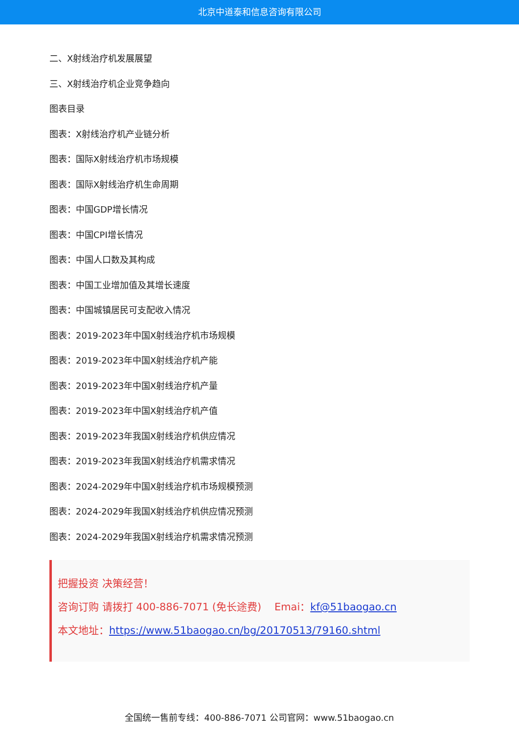北京中道泰和信息咨询有限公司
二、X射线治疗机发展展望
三、X射线治疗机企业竞争趋向
图表目录
图表：X射线治疗机产业链分析
图表：国际X射线治疗机市场规模
图表：国际X射线治疗机生命周期
图表：中国GDP增长情况
图表：中国CPI增长情况
图表：中国人口数及其构成
图表：中国工业增加值及其增长速度
图表：中国城镇居民可支配收入情况
图表：2019-2023年中国X射线治疗机市场规模
图表：2019-2023年中国X射线治疗机产能
图表：2019-2023年中国X射线治疗机产量
图表：2019-2023年中国X射线治疗机产值
图表：2019-2023年我国X射线治疗机供应情况
图表：2019-2023年我国X射线治疗机需求情况
图表：2024-2029年中国X射线治疗机市场规模预测
图表：2024-2029年我国X射线治疗机供应情况预测
图表：2024-2029年我国X射线治疗机需求情况预测
把握投资 决策经营！
咨询订购 请拨打 400-886-7071 (免长途费) Emai：kf@51baogao.cn
本文地址：https://www.51baogao.cn/bg/20170513/79160.shtml
全国统一售前专线：400-886-7071 公司官网：www.51baogao.cn